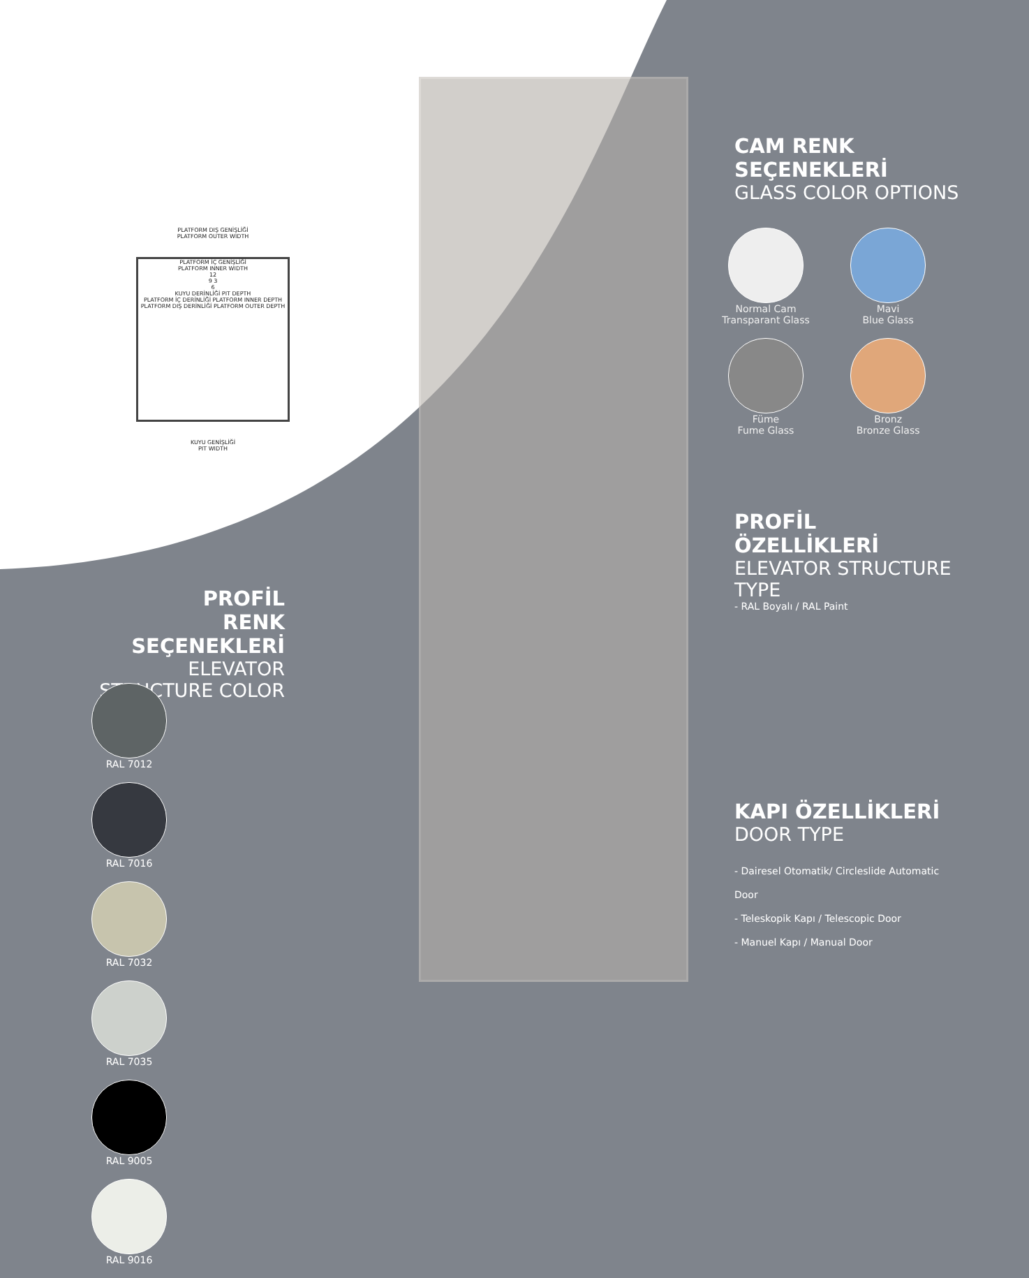PLATFORM DIŞ GENİŞLİĞİ
PLATFORM OUTER WIDTH
PLATFORM İÇ GENİŞLİĞİ
PLATFORM INNER WIDTH
12
9 3
6
KUYU DERİNLİĞİ PIT DEPTH
PLATFORM İÇ DERİNLİĞİ PLATFORM INNER DEPTH
PLATFORM DIŞ DERİNLİĞİ PLATFORM OUTER DEPTH
KUYU GENİŞLİĞİ
PIT WIDTH
CAM RENK SEÇENEKLERİ
GLASS COLOR OPTIONS
Normal Cam
Transparant Glass
Mavi
Blue Glass
Füme
Fume Glass
Bronz
Bronze Glass
PROFİL ÖZELLİKLERİ
ELEVATOR STRUCTURE TYPE
- RAL Boyalı / RAL Paint
KAPI ÖZELLİKLERİ
DOOR TYPE
- Dairesel Otomatik/ Circleslide Automatic Door
- Teleskopik Kapı / Telescopic Door
- Manuel Kapı / Manual Door
PROFİL
RENK SEÇENEKLERİ
ELEVATOR STRUCTURE COLOR
RAL 7012 RAL 7016 RAL 7032 RAL 7035 RAL 9005 RAL 9016